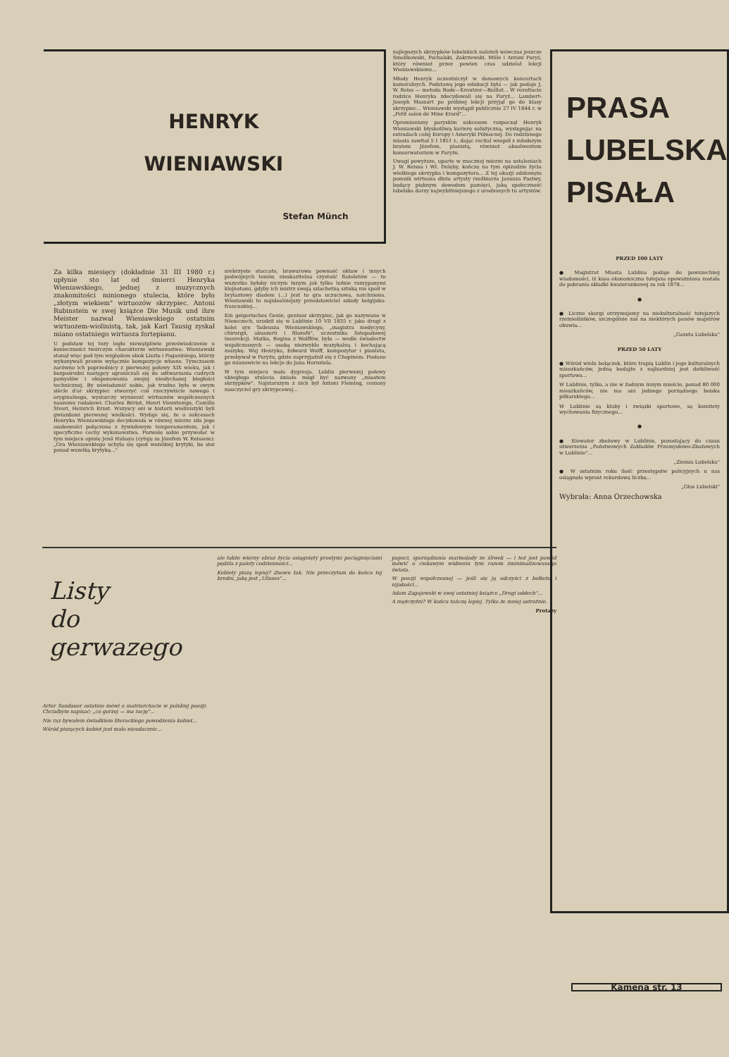HENRYK
WIENIAWSKI
Stefan Münch
Za kilka miesięcy (dokładnie 31 III 1980 r.) upłynie sto lat od śmierci Henryka Wieniawskiego, jednej z muzycznych znakomitości minionego stulecia, które było „złotym wiekiem" wirtuozów skrzypiec. Antoni Rubinstein w swej książce Die Musik und ihre Meister nazwał Wieniawskiego ostatnim wirtuozem-wiolinistą, tak, jak Karl Tausig zyskał miano ostatniego wirtuoza fortepianu.
U podstaw tej tezy legło niewątpliwie przeświadczenie o konieczności twórczym charakterze wirtuozostwa: Wieniawski stanął więc pod tym względem obok Liszta i Paganiniego, którzy wykonywali prawie wyłącznie kompozycje własne. Tymczasem zarówno ich poprzednicy z pierwszej połowy XIX wieku, jak i bezpośredni następcy ograniczali się do odtwarzania cudzych pomysłów i eksponowania swojej niesłychanej biegłości technicznej. By uświadomić sobie, jak trudno było w owym siècle d'or skrzypiec stworzyć coś rzeczywiście nowego i oryginalnego, wystarczy wymienić wirtuozów współczesnych naszemu rodakowi: Charles Bériot, Henri Vieuxtemps, Camillo Sivori, Heinrich Ernst. Wszyscy oni w historii wiolinistyki byli gwiazdami pierwszej wielkości. Wydaje się, że o sukcesach Henryka Wieniawskiego decydowała w równej mierze siła jego osobowości połączona z żywiołowym temperamentem, jak i specyficzne cechy wykonawstwa. Pozwolę sobie przywołać w tym miejscu opinię Jenő Hubaya (cytuję za Józefem W. Reissem): „Gra Wieniawskiego uchyla się spod wszelkiej krytyki, bo stoi ponad wszelką krytyką..."
srebrzyste staccato, brawurowa pewność oktaw i innych podwójnych tonów, nieskazitelna czystość flażoletów — to wszystko byłoby niczym innym jak tylko luźnie rozsypanymi klejnotami, gdyby ich mistrz swoją szlachetną sztuką nie spoił w brylantowy diadem (...) Jest to gra uczuciowa, natchniona. Wieniawski to najidealniejszy przedstawiciel szkoły belgijsko-francuskiej...
Ein geigerisches Genie, geniusz skrzypiec, jak go nazywano w Niemczech, urodził się w Lublinie 10 VII 1835 r. jako drugi z kolei syn Tadeusza Wieniawskiego, „magistra medycyny, chirurgii, akuszerii i filozofii", uczestnika listopadowej insurekcji. Matka, Regina z Wolffów, była — wedle świadectw współczesnych — osobą niezwykle muzykalną i kochającą muzykę. Wuj Henryka, Edward Wolff, kompozytor i pianista, przebywał w Paryżu, gdzie zaprzyjaźnił się z Chopinem. Posłano go mianowicie na lekcje do Jana Hornziela.
W tym miejscu mała dygresja. Lublin pierwszej połowy ubiegłego stulecia śmiało mógł być nazwany „miastem skrzypków". Najstarszym z nich był Antoni Fleming, ceniony nauczyciel gry skrzypcowej...
najlepszych skrzypków lubelskich należeli wówczas jeszcze Smolikowski, Pochalski, Zakrzewski, Mille i Antoni Paryś, który również przez pewien czas udzielał lekcji Wieniawskiemu...
Młody Henryk uczestniczył w domowych koncertach kameralnych. Podstawą jego edukacji była — jak podaje J. W. Reiss — metoda Rode—Kreutzer—Baillot... W rezultacie rodzice Henryka zdecydowali się na Paryż... Lambert-Joseph Massart po próbnej lekcji przyjął go do klasy skrzypiec... Wieniawski wystąpił publicznie 27 IV 1844 r. w „Petit salon de Mme Erard"...
Opromieniony paryskim sukcesem rozpoczął Henryk Wieniawski błyskotliwą karierę solistyczną, występując na estradach całej Europy i Ameryki Północnej. Do rodzinnego miasta zawitał 5 I 1851 r., dając recital wespół z młodszym bratem Józefem, pianistą, również absolwentem konserwatorium w Paryżu.
Uwagi powyższe, oparte w znacznej mierze na ustaleniach J. W. Reissa i Wł. Dulęby, kończę na tym epizodzie życia wielkiego skrzypka i kompozytora... Z tej okazji odsłonięto pomnik wirtuoza dłuta artysty rzeźbiarza Janusza Pastwy, będący pięknym dowodem pamięci, jaką społeczność lubelska darzy najwybitniejszego z urodzonych tu artystów.
PRASA
LUBELSKA
PISAŁA
PRZED 100 LATY
● Magistrat Miasta Lublina podaje do powszechnej wiadomości, iż kasa ekonomiczna tutejsza upoważniona została do pobrania składki kwaterunkowej za rok 1878...
●
● Liczne skargi otrzymujemy na niekulturalność tutejszych rzemieślników, szczególnie zaś na niektórych panów majstrów obuwia...
„Gazeta Lubelska"
PRZED 50 LATY
● Wśród wielu bolączek, które trapią Lublin i jego kulturalnych mieszkańców, jedną bodajże z najbardziej jest dotkliwość sportowa...
W Lublinie, tylko, a nie w żadnym innym mieście, ponad 80 000 mieszkańców, nie ma ani jednego porządnego boiska piłkarskiego...
W Lublinie są kluby i związki sportowe, są komitety wychowania fizycznego...
●
● Elewator zbożowy w Lublinie, pozostający do czasu utworzenia „Państwowych Zakładów Przemysłowo-Zbożowych w Lublinie"...
„Ziemia Lubelska"
● W ostatnim roku ilość przestępstw policyjnych u nas osiągnęła wprost rekordową liczbę...
„Głos Lubelski"
Wybrała: Anna Orzechowska
Listy
do gerwazego
Artur Sandauer ostatnio mówi o matriarchacie w polskiej poezji. Chciałbym napisać: „co gorzej — ma rację"...
Nie raz bywałem świadkiem literackiego powodzenia kobiet...
Wśród piszących kobiet jest mało nieudacznic...
ale także wierny obraz życia osiągnięty prostymi pociągnięciami pędzla z palety codzienności...
Kobiety piszą lepiej? Znowu tak. Nie przeczytam do końca tej bredni, jaką jest „Ulisses"...
papuci, sporządzania marmolady ze śliwek — i też jest powód mówić o ciekawym widzeniu tym razem zminimalizowanego świata.
W poezji współczesnej — jeśli się ją odczyści z bełkotu i nijakości...
Adam Zagajewski w swej ostatniej książce „Drugi oddech"...
A mężczyźni? W końcu tańczą lepiej. Tylko że mniej ostrożnie.
Protazy
Kamena str. 13